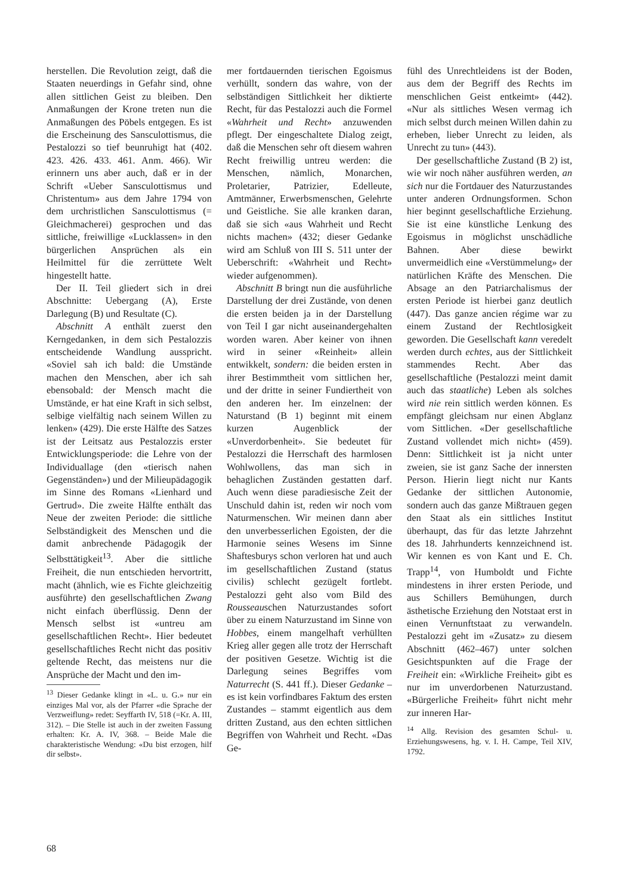herstellen. Die Revolution zeigt, daß die Staaten neuerdings in Gefahr sind, ohne allen sittlichen Geist zu bleiben. Den Anmaßungen der Krone treten nun die Anmaßungen des Pöbels entgegen. Es ist die Erscheinung des Sansculottismus, die Pestalozzi so tief beunruhigt hat (402. 423. 426. 433. 461. Anm. 466). Wir erinnern uns aber auch, daß er in der Schrift «Ueber Sansculottismus und Christentum» aus dem Jahre 1794 von dem urchristlichen Sansculottismus (= Gleichmacherei) gesprochen und das sittliche, freiwillige «Lucklassen» in den bürgerlichen Ansprüchen als ein Heilmittel für die zerrüttete Welt hingestellt hatte.
Der II. Teil gliedert sich in drei Abschnitte: Uebergang (A), Erste Darlegung (B) und Resultate (C).
Abschnitt A enthält zuerst den Kerngedanken, in dem sich Pestalozzis entscheidende Wandlung ausspricht. «Soviel sah ich bald: die Umstände machen den Menschen, aber ich sah ebensobald: der Mensch macht die Umstände, er hat eine Kraft in sich selbst, selbige vielfältig nach seinem Willen zu lenken» (429). Die erste Hälfte des Satzes ist der Leitsatz aus Pestalozzis erster Entwicklungsperiode: die Lehre von der Individuallage (den «tierisch nahen Gegenständen») und der Milieupädagogik im Sinne des Romans «Lienhard und Gertrud». Die zweite Hälfte enthält das Neue der zweiten Periode: die sittliche Selbständigkeit des Menschen und die damit anbrechende Pädagogik der Selbsttätigkeit<sup>13</sup>. Aber die sittliche Freiheit, die nun entschieden hervortritt, macht (ähnlich, wie es Fichte gleichzeitig ausführte) den gesellschaftlichen Zwang nicht einfach überflüssig. Denn der Mensch selbst ist «untreu am gesellschaftlichen Recht». Hier bedeutet gesellschaftliches Recht nicht das positiv geltende Recht, das meistens nur die Ansprüche der Macht und den im-
<sup>13</sup> Dieser Gedanke klingt in «L. u. G.» nur ein einziges Mal vor, als der Pfarrer «die Sprache der Verzweiflung» redet: Seyffarth IV, 518 (=Kr. A. III, 312). – Die Stelle ist auch in der zweiten Fassung erhalten: Kr. A. IV, 368. – Beide Male die charakteristische Wendung: «Du bist erzogen, hilf dir selbst».
mer fortdauernden tierischen Egoismus verhüllt, sondern das wahre, von der selbständigen Sittlichkeit her diktierte Recht, für das Pestalozzi auch die Formel «Wahrheit und Recht» anzuwenden pflegt. Der eingeschaltete Dialog zeigt, daß die Menschen sehr oft diesem wahren Recht freiwillig untreu werden: die Menschen, nämlich, Monarchen, Proletarier, Patrizier, Edelleute, Amtmänner, Erwerbsmenschen, Gelehrte und Geistliche. Sie alle kranken daran, daß sie sich «aus Wahrheit und Recht nichts machen» (432; dieser Gedanke wird am Schluß von III S. 511 unter der Ueberschrift: «Wahrheit und Recht» wieder aufgenommen).
Abschnitt B bringt nun die ausführliche Darstellung der drei Zustände, von denen die ersten beiden ja in der Darstellung von Teil I gar nicht auseinandergehalten worden waren. Aber keiner von ihnen wird in seiner «Reinheit» allein entwikkelt, sondern: die beiden ersten in ihrer Bestimmtheit vom sittlichen her, und der dritte in seiner Fundiertheit von den anderen her. Im einzelnen: der Naturstand (B 1) beginnt mit einem kurzen Augenblick der «Unverdorbenheit». Sie bedeutet für Pestalozzi die Herrschaft des harmlosen Wohlwollens, das man sich in behaglichen Zuständen gestatten darf. Auch wenn diese paradiesische Zeit der Unschuld dahin ist, reden wir noch vom Naturmenschen. Wir meinen dann aber den unverbesserlichen Egoisten, der die Harmonie seines Wesens im Sinne Shaftesburys schon verloren hat und auch im gesellschaftlichen Zustand (status civilis) schlecht gezügelt fortlebt. Pestalozzi geht also vom Bild des Rousseauschen Naturzustandes sofort über zu einem Naturzustand im Sinne von Hobbes, einem mangelhaft verhüllten Krieg aller gegen alle trotz der Herrschaft der positiven Gesetze. Wichtig ist die Darlegung seines Begriffes vom Naturrecht (S. 441 ff.). Dieser Gedanke – es ist kein vorfindbares Faktum des ersten Zustandes – stammt eigentlich aus dem dritten Zustand, aus den echten sittlichen Begriffen von Wahrheit und Recht. «Das Ge-
fühl des Unrechtleidens ist der Boden, aus dem der Begriff des Rechts im menschlichen Geist entkeimt» (442). «Nur als sittliches Wesen vermag ich mich selbst durch meinen Willen dahin zu erheben, lieber Unrecht zu leiden, als Unrecht zu tun» (443).
Der gesellschaftliche Zustand (B 2) ist, wie wir noch näher ausführen werden, an sich nur die Fortdauer des Naturzustandes unter anderen Ordnungsformen. Schon hier beginnt gesellschaftliche Erziehung. Sie ist eine künstliche Lenkung des Egoismus in möglichst unschädliche Bahnen. Aber diese bewirkt unvermeidlich eine «Verstümmelung» der natürlichen Kräfte des Menschen. Die Absage an den Patriarchalismus der ersten Periode ist hierbei ganz deutlich (447). Das ganze ancien régime war zu einem Zustand der Rechtlosigkeit geworden. Die Gesellschaft kann veredelt werden durch echtes, aus der Sittlichkeit stammendes Recht. Aber das gesellschaftliche (Pestalozzi meint damit auch das staatliche) Leben als solches wird nie rein sittlich werden können. Es empfängt gleichsam nur einen Abglanz vom Sittlichen. «Der gesellschaftliche Zustand vollendet mich nicht» (459). Denn: Sittlichkeit ist ja nicht unter zweien, sie ist ganz Sache der innersten Person. Hierin liegt nicht nur Kants Gedanke der sittlichen Autonomie, sondern auch das ganze Mißtrauen gegen den Staat als ein sittliches Institut überhaupt, das für das letzte Jahrzehnt des 18. Jahrhunderts kennzeichnend ist. Wir kennen es von Kant und E. Ch. Trapp<sup>14</sup>, von Humboldt und Fichte mindestens in ihrer ersten Periode, und aus Schillers Bemühungen, durch ästhetische Erziehung den Notstaat erst in einen Vernunftstaat zu verwandeln. Pestalozzi geht im «Zusatz» zu diesem Abschnitt (462–467) unter solchen Gesichtspunkten auf die Frage der Freiheit ein: «Wirkliche Freiheit» gibt es nur im unverdorbenen Naturzustand. «Bürgerliche Freiheit» führt nicht mehr zur inneren Har-
<sup>14</sup> Allg. Revision des gesamten Schul- u. Erziehungswesens, hg. v. I. H. Campe, Teil XIV, 1792.
68